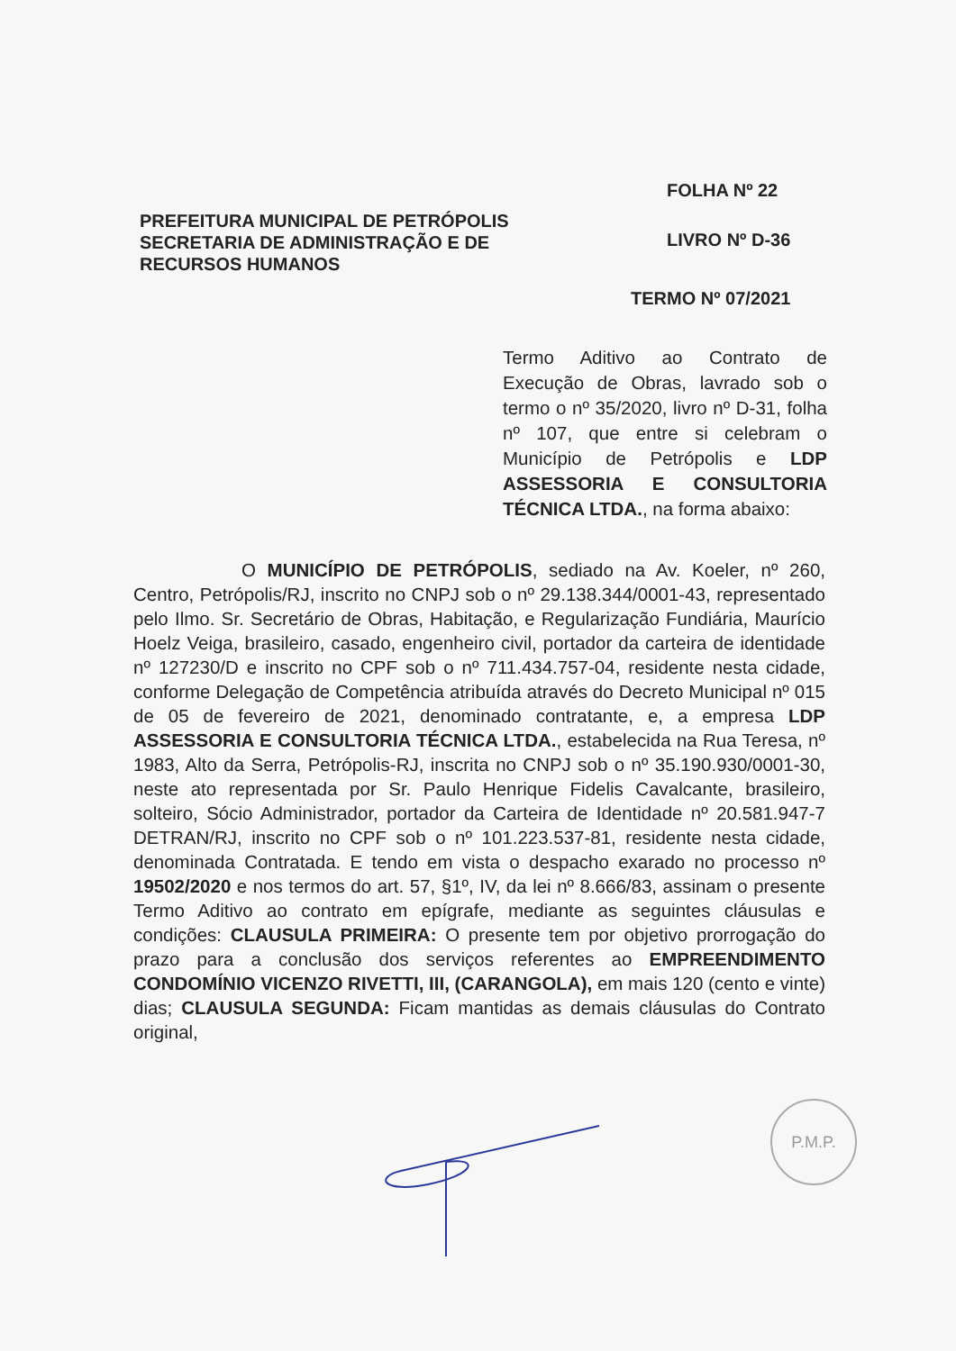FOLHA Nº 22
PREFEITURA MUNICIPAL DE PETRÓPOLIS
SECRETARIA DE ADMINISTRAÇÃO E DE
RECURSOS HUMANOS
LIVRO Nº D-36
TERMO Nº 07/2021
Termo Aditivo ao Contrato de Execução de Obras, lavrado sob o termo o nº 35/2020, livro nº D-31, folha nº 107, que entre si celebram o Município de Petrópolis e LDP ASSESSORIA E CONSULTORIA TÉCNICA LTDA., na forma abaixo:
O MUNICÍPIO DE PETRÓPOLIS, sediado na Av. Koeler, nº 260, Centro, Petrópolis/RJ, inscrito no CNPJ sob o nº 29.138.344/0001-43, representado pelo Ilmo. Sr. Secretário de Obras, Habitação, e Regularização Fundiária, Maurício Hoelz Veiga, brasileiro, casado, engenheiro civil, portador da carteira de identidade nº 127230/D e inscrito no CPF sob o nº 711.434.757-04, residente nesta cidade, conforme Delegação de Competência atribuída através do Decreto Municipal nº 015 de 05 de fevereiro de 2021, denominado contratante, e, a empresa LDP ASSESSORIA E CONSULTORIA TÉCNICA LTDA., estabelecida na Rua Teresa, nº 1983, Alto da Serra, Petrópolis-RJ, inscrita no CNPJ sob o nº 35.190.930/0001-30, neste ato representada por Sr. Paulo Henrique Fidelis Cavalcante, brasileiro, solteiro, Sócio Administrador, portador da Carteira de Identidade nº 20.581.947-7 DETRAN/RJ, inscrito no CPF sob o nº 101.223.537-81, residente nesta cidade, denominada Contratada. E tendo em vista o despacho exarado no processo nº 19502/2020 e nos termos do art. 57, §1º, IV, da lei nº 8.666/83, assinam o presente Termo Aditivo ao contrato em epígrafe, mediante as seguintes cláusulas e condições: CLAUSULA PRIMEIRA: O presente tem por objetivo prorrogação do prazo para a conclusão dos serviços referentes ao EMPREENDIMENTO CONDOMÍNIO VICENZO RIVETTI, III, (CARANGOLA), em mais 120 (cento e vinte) dias; CLAUSULA SEGUNDA: Ficam mantidas as demais cláusulas do Contrato original,
P.M.P.